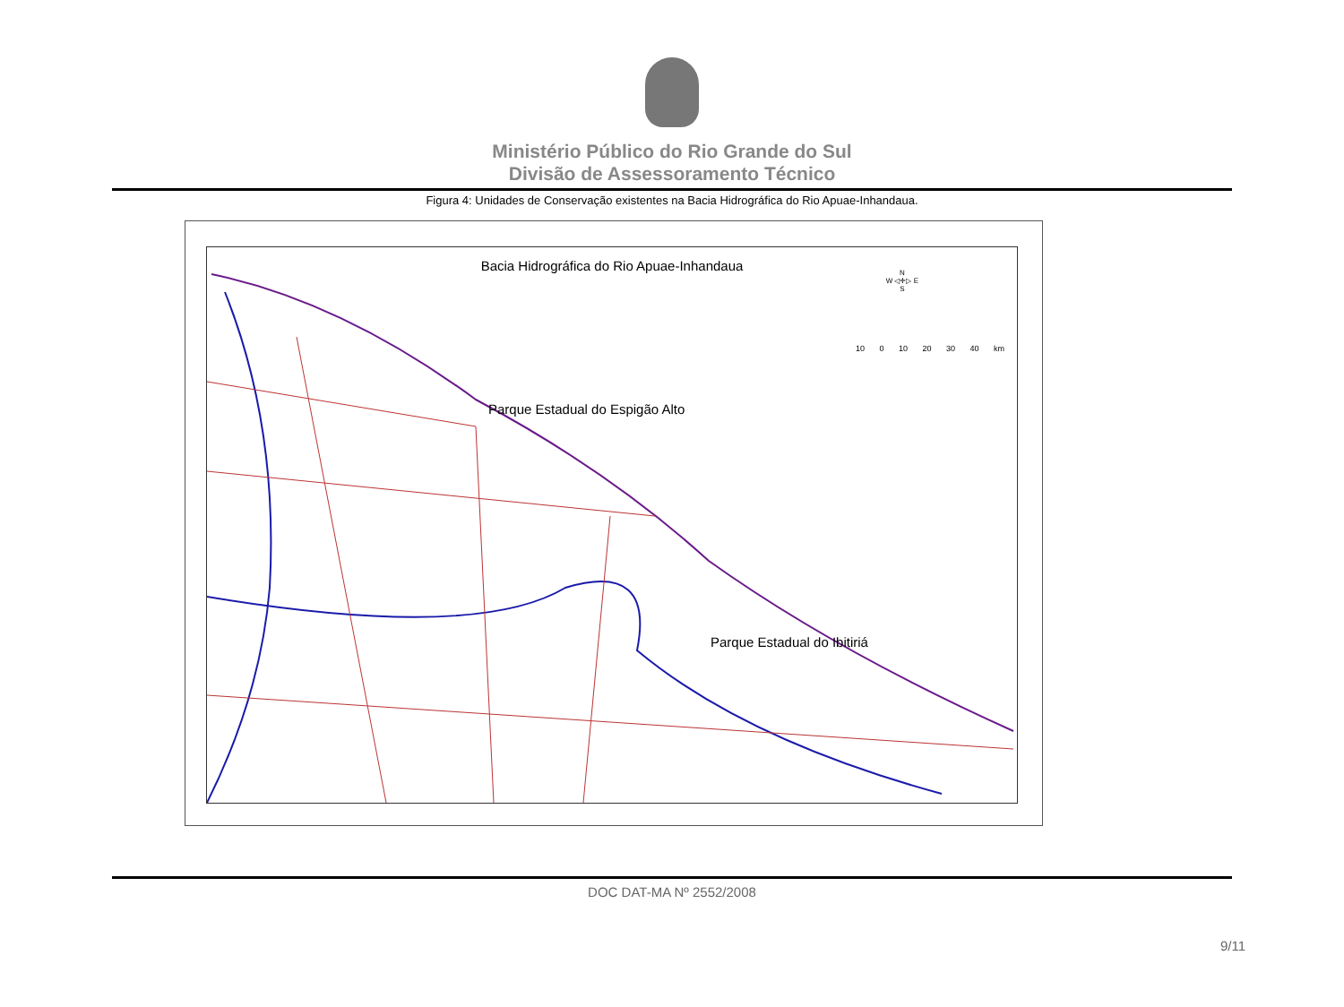Ministério Público do Rio Grande do Sul
Divisão de Assessoramento Técnico
Figura 4: Unidades de Conservação existentes na Bacia Hidrográfica do Rio Apuae-Inhandaua.
Bacia Hidrográfica do Rio Apuae-Inhandaua
N
W ◁✛▷ E
S
10 0 10 20 30 40 km
Parque Estadual do Espigão Alto
Parque Estadual do Ibitiriá
DOC DAT-MA Nº 2552/2008
9/11